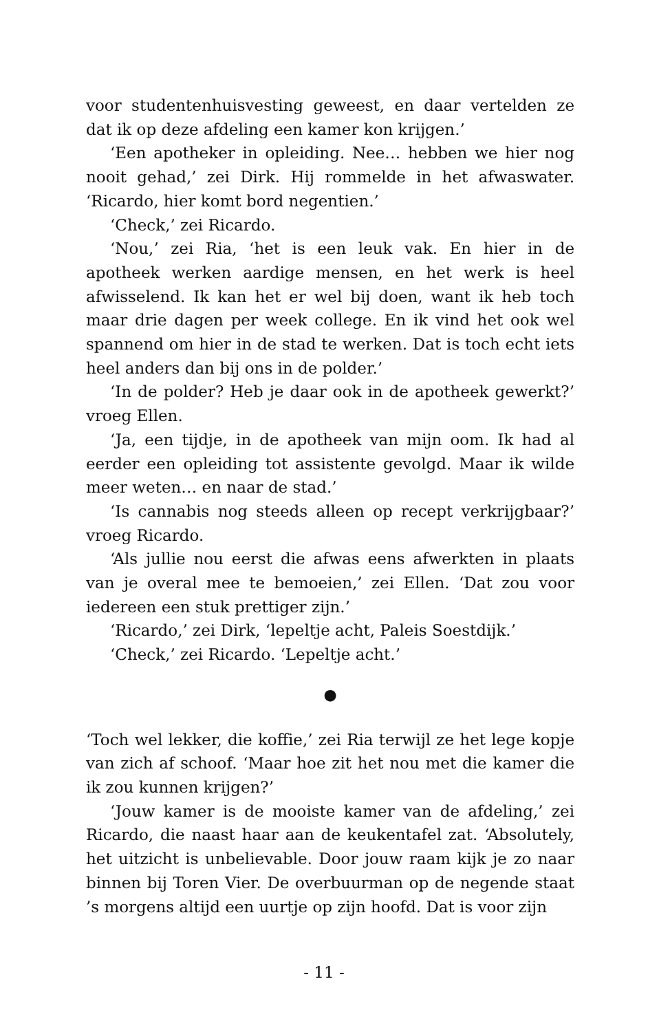voor studentenhuisvesting geweest, en daar vertelden ze dat ik op deze afdeling een kamer kon krijgen.’
‘Een apotheker in opleiding. Nee… hebben we hier nog nooit gehad,’ zei Dirk. Hij rommelde in het afwaswater. ‘Ricardo, hier komt bord negentien.’
‘Check,’ zei Ricardo.
‘Nou,’ zei Ria, ‘het is een leuk vak. En hier in de apotheek werken aardige mensen, en het werk is heel afwisselend. Ik kan het er wel bij doen, want ik heb toch maar drie dagen per week college. En ik vind het ook wel spannend om hier in de stad te werken. Dat is toch echt iets heel anders dan bij ons in de polder.’
‘In de polder? Heb je daar ook in de apotheek gewerkt?’ vroeg Ellen.
‘Ja, een tijdje, in de apotheek van mijn oom. Ik had al eerder een opleiding tot assistente gevolgd. Maar ik wilde meer weten… en naar de stad.’
‘Is cannabis nog steeds alleen op recept verkrijgbaar?’ vroeg Ricardo.
‘Als jullie nou eerst die afwas eens afwerkten in plaats van je overal mee te bemoeien,’ zei Ellen. ‘Dat zou voor iedereen een stuk prettiger zijn.’
‘Ricardo,’ zei Dirk, ‘lepeltje acht, Paleis Soestdijk.’
‘Check,’ zei Ricardo. ‘Lepeltje acht.’
●
‘Toch wel lekker, die koffie,’ zei Ria terwijl ze het lege kopje van zich af schoof. ‘Maar hoe zit het nou met die kamer die ik zou kunnen krijgen?’
‘Jouw kamer is de mooiste kamer van de afdeling,’ zei Ricardo, die naast haar aan de keukentafel zat. ‘Absolutely, het uitzicht is unbelievable. Door jouw raam kijk je zo naar binnen bij Toren Vier. De overbuurman op de negende staat ’s morgens altijd een uurtje op zijn hoofd. Dat is voor zijn
- 11 -